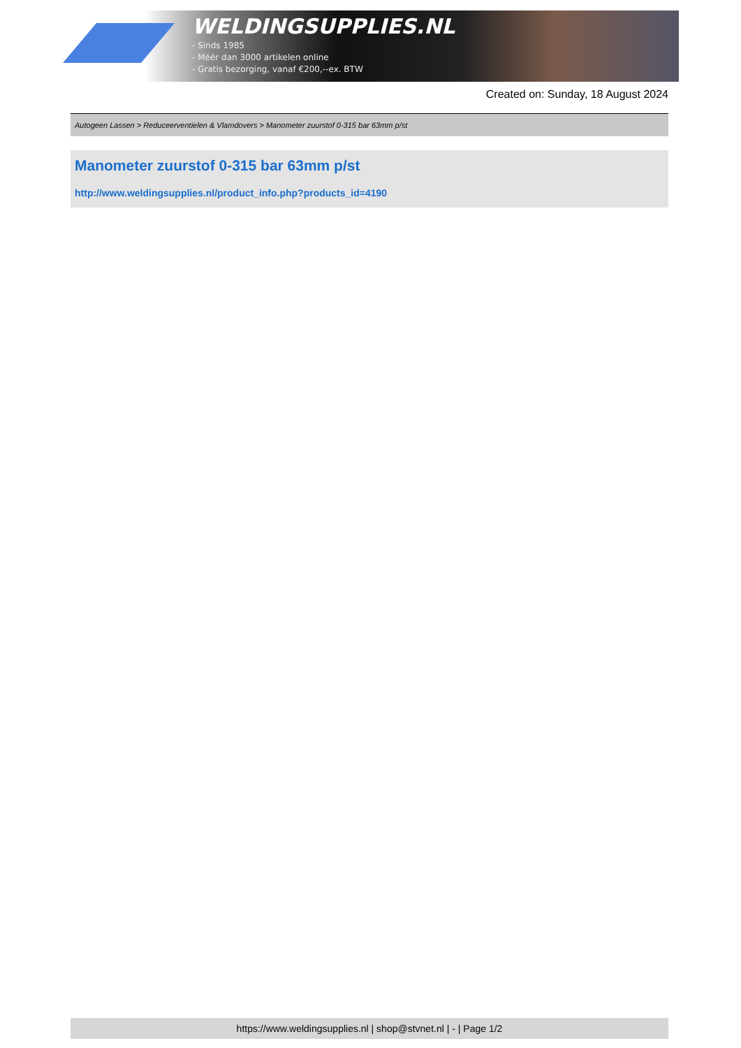WELDINGSUPPLIES.NL
- Sinds 1985
- Méér dan 3000 artikelen online
- Gratis bezorging, vanaf €200,--ex. BTW
Created on: Sunday, 18 August 2024
Autogeen Lassen > Reduceerventielen & Vlamdovers > Manometer zuurstof 0-315 bar 63mm p/st
Manometer zuurstof 0-315 bar 63mm p/st
http://www.weldingsupplies.nl/product_info.php?products_id=4190
https://www.weldingsupplies.nl | shop@stvnet.nl | - | Page 1/2